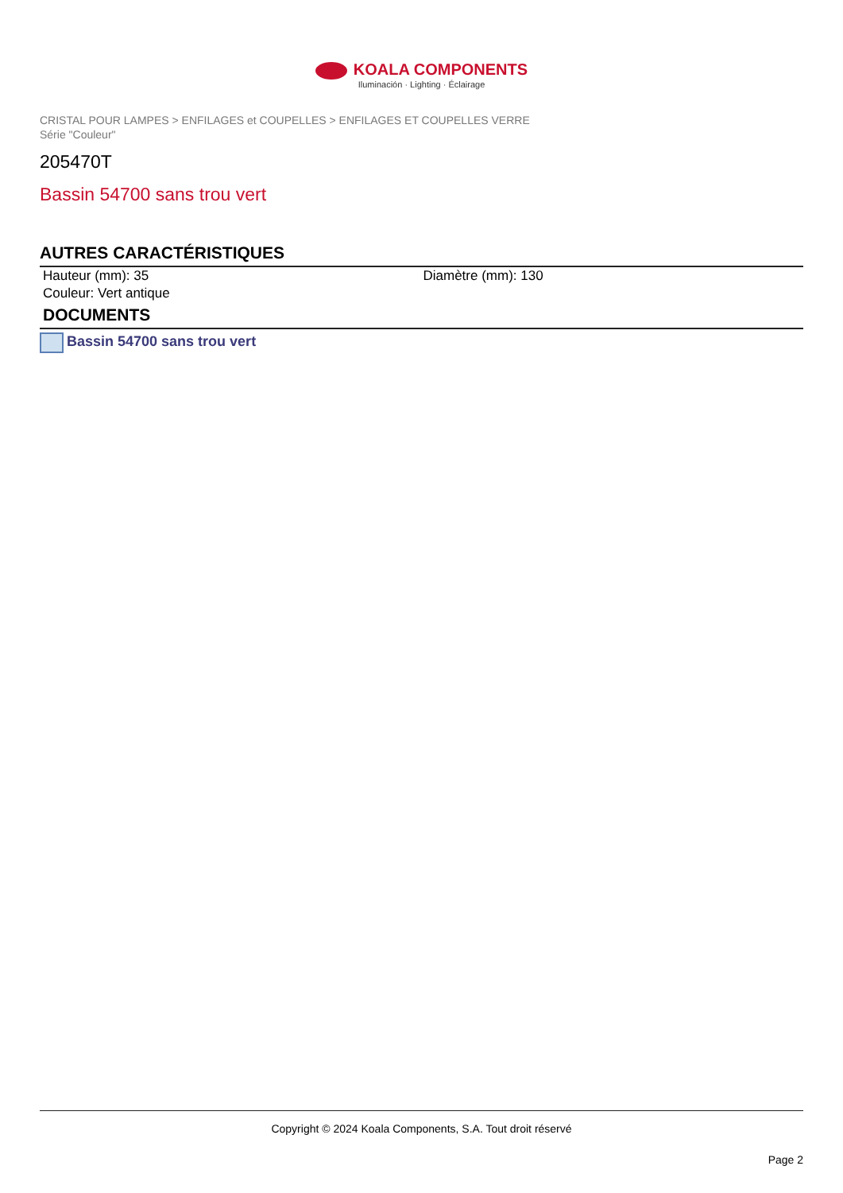KOALA COMPONENTS
Iluminación · Lighting · Éclairage
CRISTAL POUR LAMPES > ENFILAGES et COUPELLES > ENFILAGES ET COUPELLES VERRE
Série "Couleur"
205470T
Bassin 54700 sans trou vert
AUTRES CARACTÉRISTIQUES
Hauteur (mm): 35 Diamètre (mm): 130
Couleur: Vert antique
DOCUMENTS
Bassin 54700 sans trou vert
Copyright © 2024 Koala Components, S.A. Tout droit réservé
Page 2